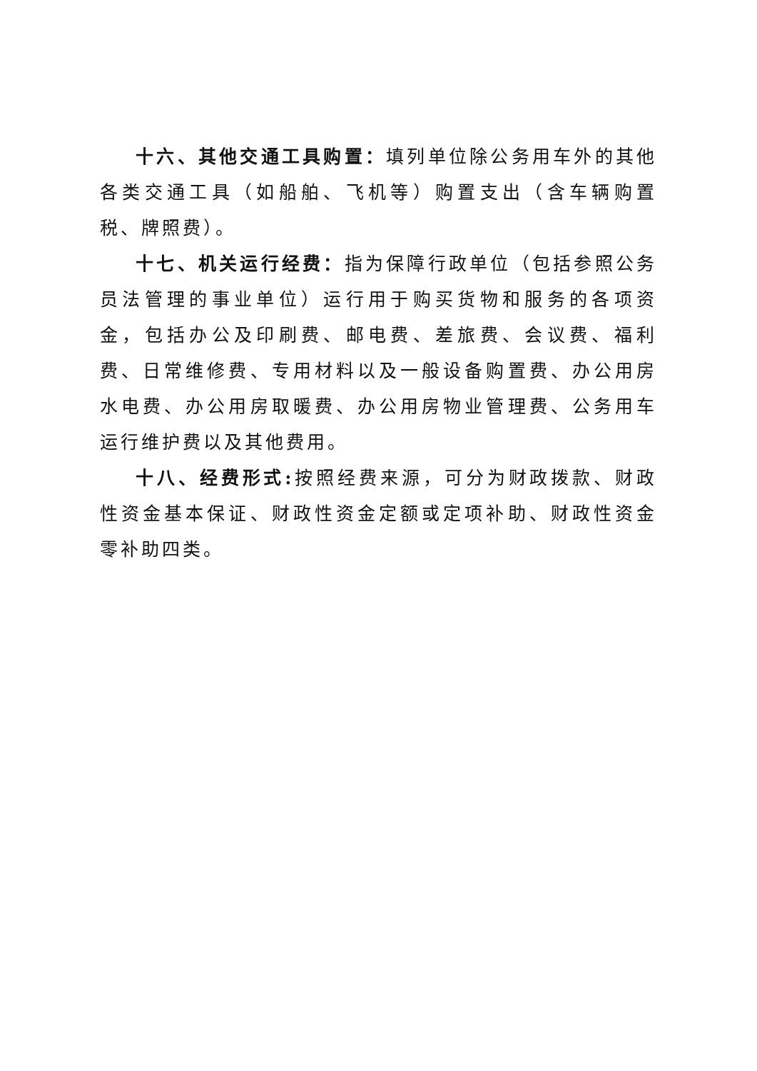十六、其他交通工具购置：填列单位除公务用车外的其他各类交通工具（如船舶、飞机等）购置支出（含车辆购置税、牌照费）。
十七、机关运行经费：指为保障行政单位（包括参照公务员法管理的事业单位）运行用于购买货物和服务的各项资金，包括办公及印刷费、邮电费、差旅费、会议费、福利费、日常维修费、专用材料以及一般设备购置费、办公用房水电费、办公用房取暖费、办公用房物业管理费、公务用车运行维护费以及其他费用。
十八、经费形式: 按照经费来源，可分为财政拨款、财政性资金基本保证、财政性资金定额或定项补助、财政性资金零补助四类。